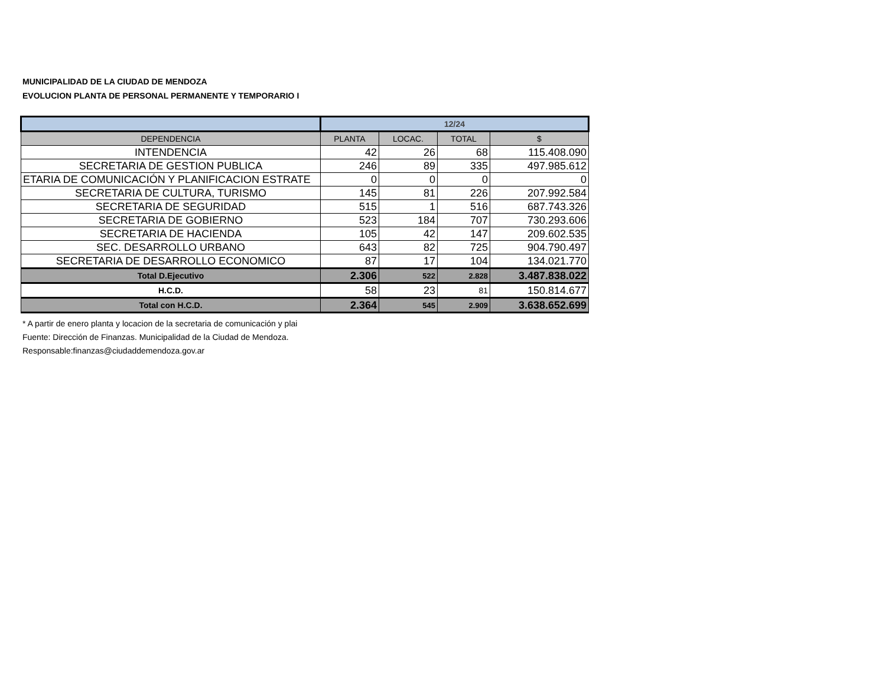MUNICIPALIDAD DE LA CIUDAD DE MENDOZA
EVOLUCION PLANTA DE PERSONAL PERMANENTE Y TEMPORARIO I
| | 12/24 | | | |
| --- | --- | --- | --- | --- |
| DEPENDENCIA | PLANTA | LOCAC. | TOTAL | $ |
| INTENDENCIA | 42 | 26 | 68 | 115.408.090 |
| SECRETARIA DE GESTION PUBLICA | 246 | 89 | 335 | 497.985.612 |
| ETARIA DE COMUNICACIÓN Y PLANIFICACION ESTRATE | 0 | 0 | 0 | 0 |
| SECRETARIA DE CULTURA, TURISMO | 145 | 81 | 226 | 207.992.584 |
| SECRETARIA DE SEGURIDAD | 515 | 1 | 516 | 687.743.326 |
| SECRETARIA DE GOBIERNO | 523 | 184 | 707 | 730.293.606 |
| SECRETARIA DE HACIENDA | 105 | 42 | 147 | 209.602.535 |
| SEC. DESARROLLO URBANO | 643 | 82 | 725 | 904.790.497 |
| SECRETARIA DE DESARROLLO ECONOMICO | 87 | 17 | 104 | 134.021.770 |
| Total D.Ejecutivo | 2.306 | 522 | 2.828 | 3.487.838.022 |
| H.C.D. | 58 | 23 | 81 | 150.814.677 |
| Total con H.C.D. | 2.364 | 545 | 2.909 | 3.638.652.699 |
* A partir de enero planta y locacion de la secretaria de comunicación y plai
Fuente: Dirección de Finanzas. Municipalidad de la Ciudad de Mendoza.
Responsable:finanzas@ciudaddemendoza.gov.ar